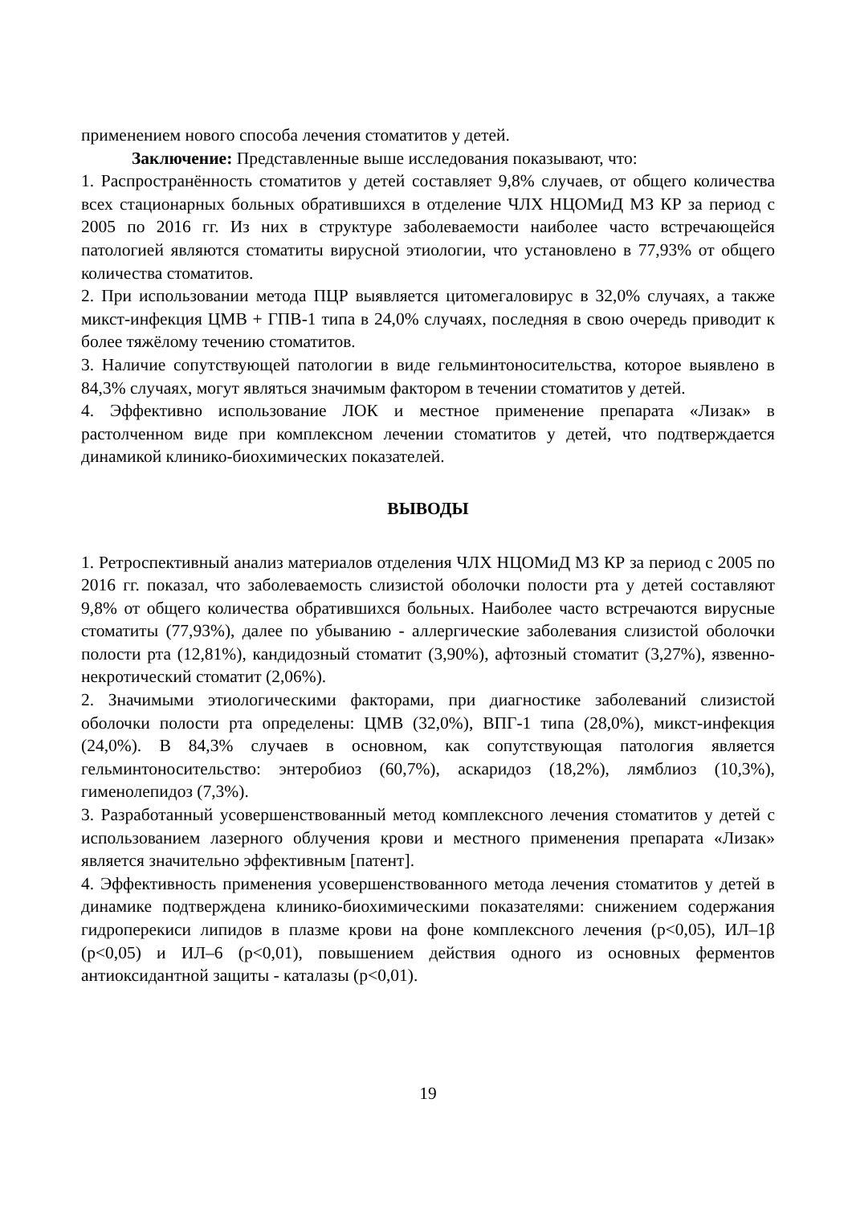применением нового способа лечения стоматитов у детей.
Заключение: Представленные выше исследования показывают, что:
1. Распространённость стоматитов у детей составляет 9,8% случаев, от общего количества всех стационарных больных обратившихся в отделение ЧЛХ НЦОМиД МЗ КР за период с 2005 по 2016 гг. Из них в структуре заболеваемости наиболее часто встречающейся патологией являются стоматиты вирусной этиологии, что установлено в 77,93% от общего количества стоматитов.
2. При использовании метода ПЦР выявляется цитомегаловирус в 32,0% случаях, а также микст-инфекция ЦМВ + ГПВ-1 типа в 24,0% случаях, последняя в свою очередь приводит к более тяжёлому течению стоматитов.
3. Наличие сопутствующей патологии в виде гельминтоносительства, которое выявлено в 84,3% случаях, могут являться значимым фактором в течении стоматитов у детей.
4. Эффективно использование ЛОК и местное применение препарата «Лизак» в растолченном виде при комплексном лечении стоматитов у детей, что подтверждается динамикой клинико-биохимических показателей.
ВЫВОДЫ
1. Ретроспективный анализ материалов отделения ЧЛХ НЦОМиД МЗ КР за период с 2005 по 2016 гг. показал, что заболеваемость слизистой оболочки полости рта у детей составляют 9,8% от общего количества обратившихся больных. Наиболее часто встречаются вирусные стоматиты (77,93%), далее по убыванию - аллергические заболевания слизистой оболочки полости рта (12,81%), кандидозный стоматит (3,90%), афтозный стоматит (3,27%), язвенно-некротический стоматит (2,06%).
2. Значимыми этиологическими факторами, при диагностике заболеваний слизистой оболочки полости рта определены: ЦМВ (32,0%), ВПГ-1 типа (28,0%), микст-инфекция (24,0%). В 84,3% случаев в основном, как сопутствующая патология является гельминтоносительство: энтеробиоз (60,7%), аскаридоз (18,2%), лямблиоз (10,3%), гименолепидоз (7,3%).
3. Разработанный усовершенствованный метод комплексного лечения стоматитов у детей с использованием лазерного облучения крови и местного применения препарата «Лизак» является значительно эффективным [патент].
4. Эффективность применения усовершенствованного метода лечения стоматитов у детей в динамике подтверждена клинико-биохимическими показателями: снижением содержания гидроперекиси липидов в плазме крови на фоне комплексного лечения (p<0,05), ИЛ–1β (p<0,05) и ИЛ–6 (p<0,01), повышением действия одного из основных ферментов антиоксидантной защиты - каталазы (p<0,01).
19